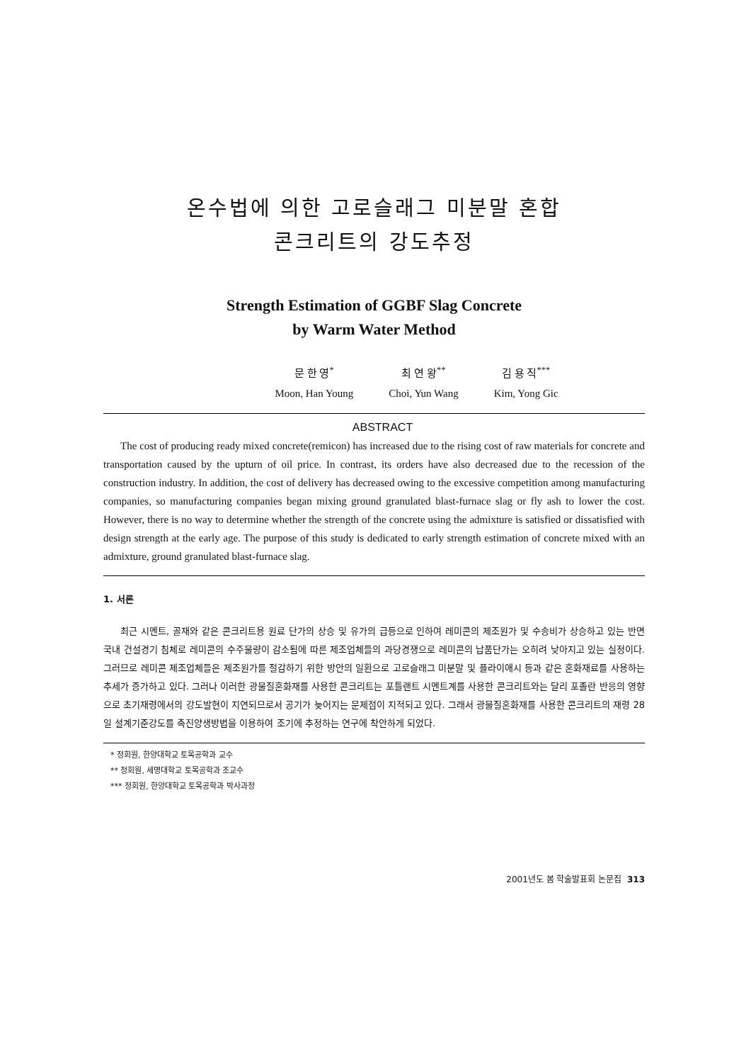온수법에 의한 고로슬래그 미분말 혼합
콘크리트의 강도추정
Strength Estimation of GGBF Slag Concrete
by Warm Water Method
문 한 영<sup>*</sup>
Moon, Han Young
최 연 왕<sup>**</sup>
Choi, Yun Wang
김 용 직<sup>***</sup>
Kim, Yong Gic
ABSTRACT
The cost of producing ready mixed concrete(remicon) has increased due to the rising cost of raw materials for concrete and transportation caused by the upturn of oil price. In contrast, its orders have also decreased due to the recession of the construction industry. In addition, the cost of delivery has decreased owing to the excessive competition among manufacturing companies, so manufacturing companies began mixing ground granulated blast-furnace slag or fly ash to lower the cost. However, there is no way to determine whether the strength of the concrete using the admixture is satisfied or dissatisfied with design strength at the early age. The purpose of this study is dedicated to early strength estimation of concrete mixed with an admixture, ground granulated blast-furnace slag.
1. 서론
최근 시멘트, 골재와 같은 콘크리트용 원료 단가의 상승 및 유가의 급등으로 인하여 레미콘의 제조원가 및 수송비가 상승하고 있는 반면 국내 건설경기 침체로 레미콘의 수주물량이 감소됨에 따른 제조업체들의 과당경쟁으로 레미콘의 납품단가는 오히려 낮아지고 있는 실정이다. 그러므로 레미콘 제조업체들은 제조원가를 절감하기 위한 방안의 일환으로 고로슬래그 미분말 및 플라이애시 등과 같은 혼화재료를 사용하는 추세가 증가하고 있다. 그러나 이러한 광물질혼화재를 사용한 콘크리트는 포틀랜트 시멘트계를 사용한 콘크리트와는 달리 포졸란 반응의 영향으로 초기재령에서의 강도발현이 지연되므로서 공기가 늦어지는 문제점이 지적되고 있다. 그래서 광물질혼화재를 사용한 콘크리트의 재령 28일 설계기준강도를 촉진양생방법을 이용하여 조기에 추정하는 연구에 착안하게 되었다.
* 정회원, 한양대학교 토목공학과 교수
** 정회원, 세명대학교 토목공학과 조교수
*** 정회원, 한양대학교 토목공학과 박사과정
2001년도 봄 학술발표회 논문집 313